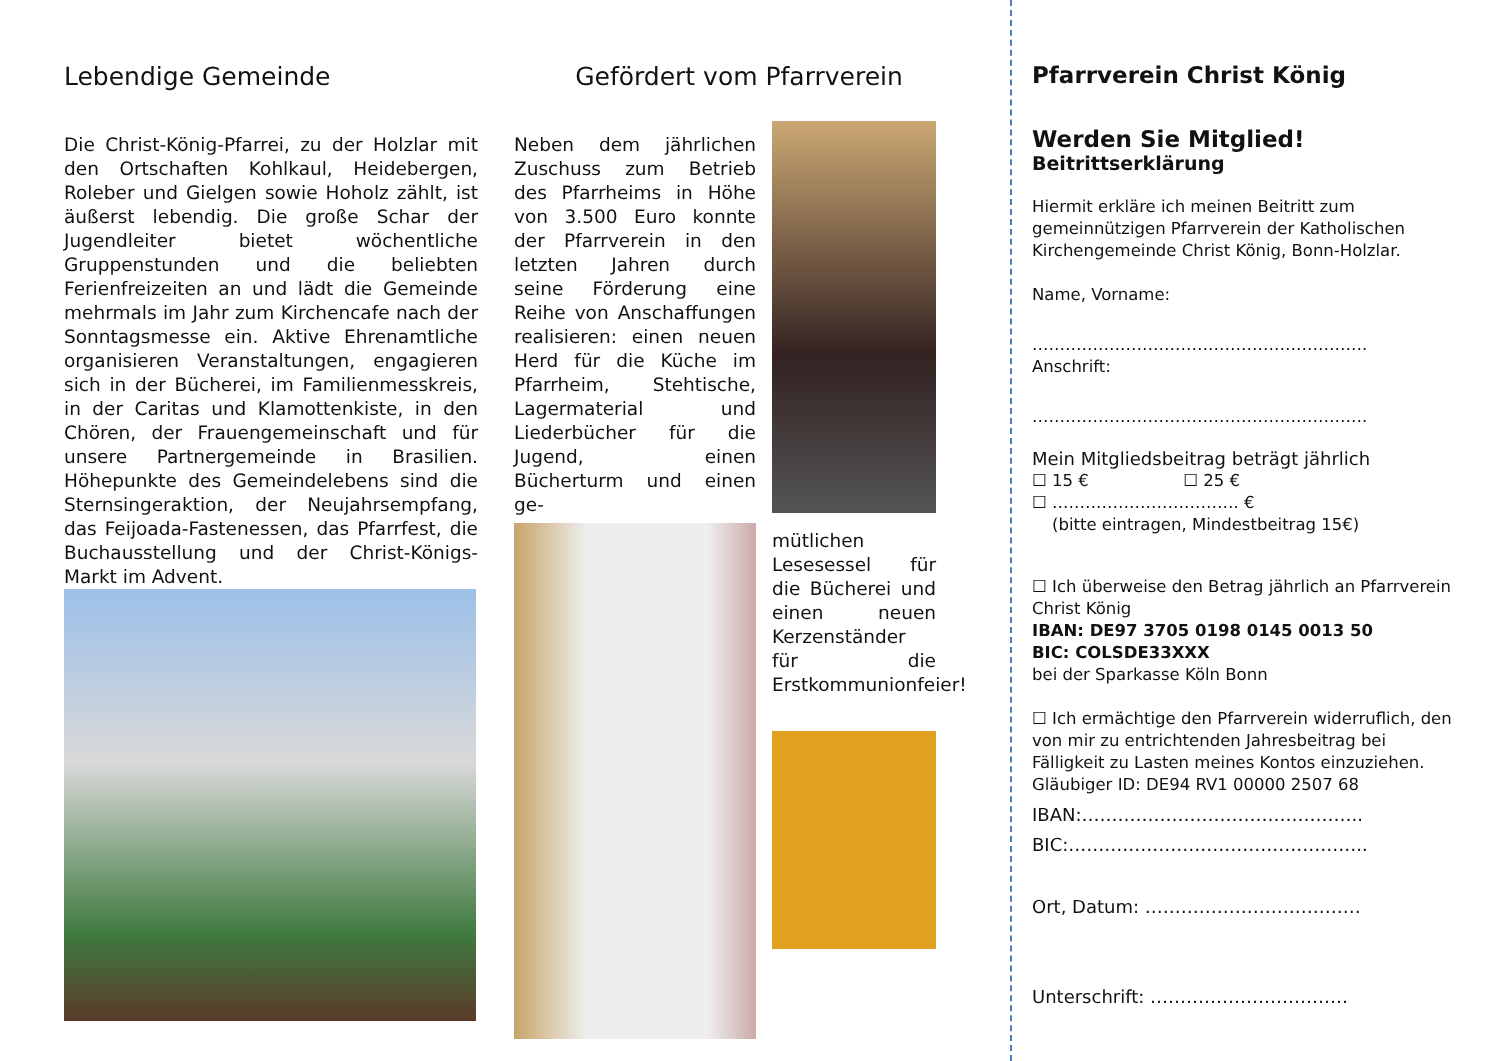Lebendige Gemeinde
Die Christ-König-Pfarrei, zu der Holzlar mit den Ortschaften Kohlkaul, Heidebergen, Roleber und Gielgen sowie Hoholz zählt, ist äußerst lebendig. Die große Schar der Jugendleiter bietet wöchentliche Gruppenstunden und die beliebten Ferienfreizeiten an und lädt die Gemeinde mehrmals im Jahr zum Kirchencafe nach der Sonntagsmesse ein. Aktive Ehrenamtliche organisieren Veranstaltungen, engagieren sich in der Bücherei, im Familienmesskreis, in der Caritas und Klamottenkiste, in den Chören, der Frauengemeinschaft und für unsere Partnergemeinde in Brasilien. Höhepunkte des Gemeindelebens sind die Sternsingeraktion, der Neujahrsempfang, das Feijoada-Fastenessen, das Pfarrfest, die Buchausstellung und der Christ-Königs-Markt im Advent.
Gefördert vom Pfarrverein
Neben dem jährlichen Zuschuss zum Betrieb des Pfarrheims in Höhe von 3.500 Euro konnte der Pfarrverein in den letzten Jahren durch seine Förderung eine Reihe von Anschaffungen realisieren: einen neuen Herd für die Küche im Pfarrheim, Stehtische, Lagermaterial und Liederbücher für die Jugend, einen Bücherturm und einen ge-
mütlichen Lesesessel für die Bücherei und einen neuen Kerzenständer für die Erstkommunionfeier!
Pfarrverein Christ König
Werden Sie Mitglied!
Beitrittserklärung
Hiermit erkläre ich meinen Beitritt zum gemeinnützigen Pfarrverein der Katholischen Kirchengemeinde Christ König, Bonn-Holzlar.
Name, Vorname:
…………………………………………………….
Anschrift:
…………………………………………………….
Mein Mitgliedsbeitrag beträgt jährlich
☐ 15 € ☐ 25 €
☐ ……………………………. €
(bitte eintragen, Mindestbeitrag 15€)
☐ Ich überweise den Betrag jährlich an Pfarrverein Christ König
IBAN: DE97 3705 0198 0145 0013 50
BIC: COLSDE33XXX
bei der Sparkasse Köln Bonn
☐ Ich ermächtige den Pfarrverein widerruflich, den von mir zu entrichtenden Jahresbeitrag bei Fälligkeit zu Lasten meines Kontos einzuziehen. Gläubiger ID: DE94 RV1 00000 2507 68
IBAN:………………………………………..
BIC:…………………………………………..
Ort, Datum: ………………………………
Unterschrift: ……………………………